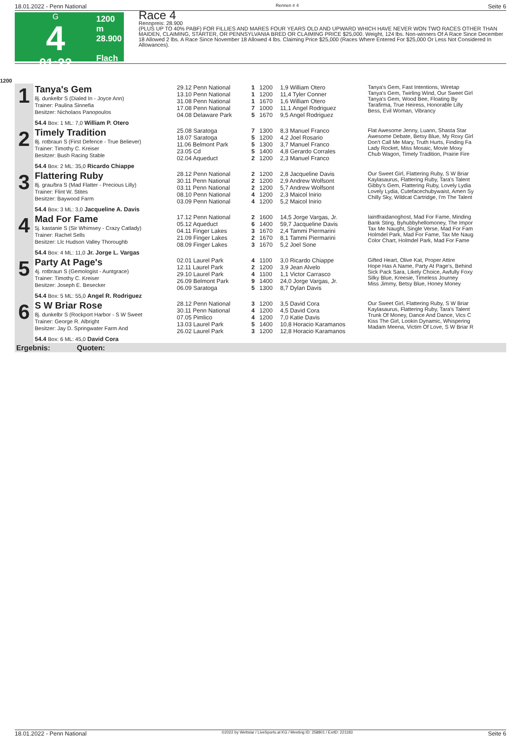18.01.2022 - Penn National Rennen # 4 Seite 6
G
4
01:22
1200 m
28.900
Flach
Race 4
Rennpreis: 28.900
(PLUS UP TO 40% PABF) FOR FILLIES AND MARES FOUR YEARS OLD AND UPWARD WHICH HAVE NEVER WON TWO RACES OTHER THAN MAIDEN, CLAIMING, STARTER, OR PENNSYLVANIA BRED OR CLAIMING PRICE $25,000. Weight, 124 lbs. Non-winners Of A Race Since December 18 Allowed 2 lbs. A Race Since November 18 Allowed 4 lbs. Claiming Price $25,000 (Races Where Entered For $25,000 Or Less Not Considered In Allowances).
1200
| 1 | Tanya's Gem 8j. dunkelbr S (Dialed In - Joyce Ann) Trainer: Paulina Sinnefia Besitzer: Nicholaos Panopoulos | 29.12 Penn National 13.10 Penn National 31.08 Penn National 17.08 Penn National 04.08 Delaware Park | 1 1 1 7 5 | 1200 1200 1670 1000 1670 | 1,9 William Otero 11,4 Tyler Conner 1,6 William Otero 11,1 Angel Rodriguez 9,5 Angel Rodriguez | Tanya's Gem, Fast Intentions, Wiretap Tanya's Gem, Twirling Wind, Our Sweet Girl Tanya's Gem, Wood Bee, Floating By Tarafirma, True Heiress, Honorable Lilly Bess, Evil Woman, Vibrancy |
| | 54.4 Box: 1 ML: 7,0 William P. Otero | | | | | |
| 2 | Timely Tradition 8j. rotbraun S (First Defence - True Believer) Trainer: Timothy C. Kreiser Besitzer: Bush Racing Stable | 25.08 Saratoga 18.07 Saratoga 11.06 Belmont Park 23.05 Cd 02.04 Aqueduct | 7 5 5 5 2 | 1300 1200 1300 1400 1200 | 8,3 Manuel Franco 4,2 Joel Rosario 3,7 Manuel Franco 4,8 Gerardo Corrales 2,3 Manuel Franco | Flat Awesome Jenny, Luann, Shasta Star Awesome Debate, Betsy Blue, My Roxy Girl Don't Call Me Mary, Truth Hurts, Finding Fa Lady Rocket, Miss Mosaic, Movie Moxy Chub Wagon, Timely Tradition, Prairie Fire |
| | 54.4 Box: 2 ML: 35,0 Ricardo Chiappe | | | | | |
| 3 | Flattering Ruby 8j. grau/bra S (Mad Flatter - Precious Lilly) Trainer: Flint W. Stites Besitzer: Baywood Farm | 28.12 Penn National 30.11 Penn National 03.11 Penn National 08.10 Penn National 03.09 Penn National | 2 2 2 4 4 | 1200 1200 1200 1200 1200 | 2,8 Jacqueline Davis 2,9 Andrew Wolfsont 5,7 Andrew Wolfsont 2,3 Maicol Inirio 5,2 Maicol Inirio | Our Sweet Girl, Flattering Ruby, S W Briar Kaylasaurus, Flattering Ruby, Tara's Talent Gibby's Gem, Flattering Ruby, Lovely Lydia Lovely Lydia, Cutefacechubywaist, Amen Sy Chilly Sky, Wildcat Cartridge, I'm The Talent |
| | 54.4 Box: 3 ML: 3,0 Jacqueline A. Davis | | | | | |
| 4 | Mad For Fame 5j. kastanie S (Sir Whimsey - Crazy Catlady) Trainer: Rachel Sells Besitzer: Llc Hudson Valley Thoroughb | 17.12 Penn National 05.12 Aqueduct 04.11 Finger Lakes 21.09 Finger Lakes 08.09 Finger Lakes | 2 6 3 2 3 | 1600 1400 1670 1670 1670 | 14,5 Jorge Vargas, Jr. 59,7 Jacqueline Davis 2,4 Tammi Piermarini 8,1 Tammi Piermarini 5,2 Joel Sone | Iaintfraidanoghost, Mad For Fame, Minding Bank Sting, Byhubbyhellomoney, The Impor Tax Me Naught, Single Verse, Mad For Fam Holmdel Park, Mad For Fame, Tax Me Naug Color Chart, Holmdel Park, Mad For Fame |
| | 54.4 Box: 4 ML: 11,0 Jr. Jorge L. Vargas | | | | | |
| 5 | Party At Page's 4j. rotbraun S (Gemologist - Auntgrace) Trainer: Timothy C. Kreiser Besitzer: Joseph E. Besecker | 02.01 Laurel Park 12.11 Laurel Park 29.10 Laurel Park 26.09 Belmont Park 06.09 Saratoga | 4 2 4 9 5 | 1100 1200 1100 1400 1300 | 3,0 Ricardo Chiappe 3,9 Jean Alvelo 1,1 Victor Carrasco 24,0 Jorge Vargas, Jr. 8,7 Dylan Davis | Gifted Heart, Olive Kat, Proper Attire Hope Has A Name, Party At Page's, Behind Sick Pack Sara, Likely Choice, Awfully Foxy Silky Blue, Kreesie, Timeless Journey Miss Jimmy, Betsy Blue, Honey Money |
| | 54.4 Box: 5 ML: 55,0 Angel R. Rodriguez | | | | | |
| 6 | S W Briar Rose 8j. dunkelbr S (Rockport Harbor - S W Sweet Trainer: George R. Albright Besitzer: Jay D. Springwater Farm And | 28.12 Penn National 30.11 Penn National 07.05 Pimlico 13.03 Laurel Park 26.02 Laurel Park | 3 4 4 5 3 | 1200 1200 1200 1400 1200 | 3,5 David Cora 4,5 David Cora 7,0 Katie Davis 10,8 Horacio Karamanos 12,8 Horacio Karamanos | Our Sweet Girl, Flattering Ruby, S W Briar Kaylasaurus, Flattering Ruby, Tara's Talent Trunk Of Money, Dance And Dance, Vics C Kiss The Girl, Lookin Dynamic, Whispering Madam Meena, Victim Of Love, S W Briar R |
| | 54.4 Box: 6 ML: 45,0 David Cora | | | | | |
| Ergebnis: Quoten: | | | | | | |
18.01.2022 - Penn National ©2022 by Wettstar / LiveSports.at KG / Meeting ID: 258801 / ExtID: 221183 Seite 6